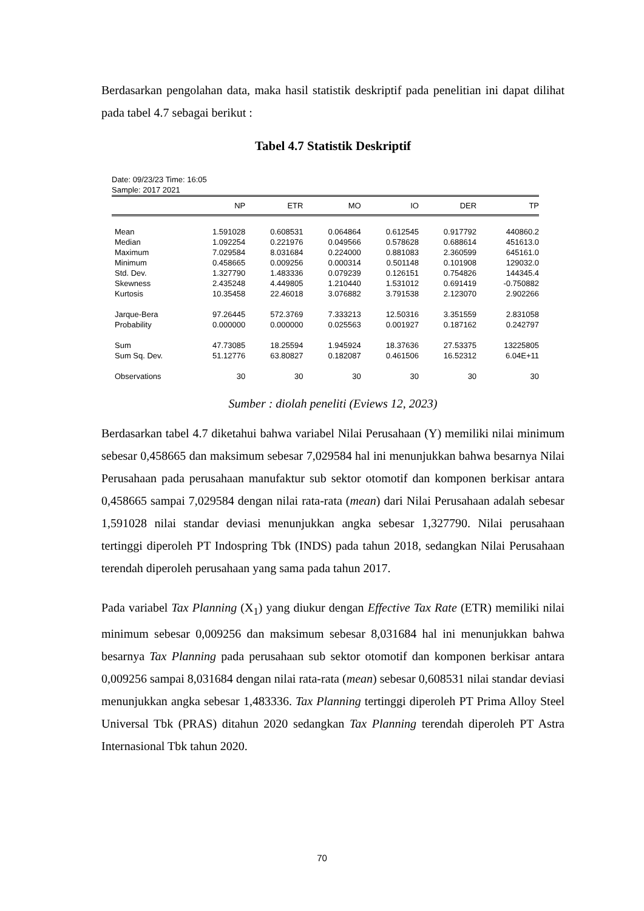Berdasarkan pengolahan data, maka hasil statistik deskriptif pada penelitian ini dapat dilihat pada tabel 4.7 sebagai berikut :
Tabel 4.7 Statistik Deskriptif
Date: 09/23/23 Time: 16:05
Sample: 2017 2021
| | NP | ETR | MO | IO | DER | TP |
| --- | --- | --- | --- | --- | --- | --- |
| Mean | 1.591028 | 0.608531 | 0.064864 | 0.612545 | 0.917792 | 440860.2 |
| Median | 1.092254 | 0.221976 | 0.049566 | 0.578628 | 0.688614 | 451613.0 |
| Maximum | 7.029584 | 8.031684 | 0.224000 | 0.881083 | 2.360599 | 645161.0 |
| Minimum | 0.458665 | 0.009256 | 0.000314 | 0.501148 | 0.101908 | 129032.0 |
| Std. Dev. | 1.327790 | 1.483336 | 0.079239 | 0.126151 | 0.754826 | 144345.4 |
| Skewness | 2.435248 | 4.449805 | 1.210440 | 1.531012 | 0.691419 | -0.750882 |
| Kurtosis | 10.35458 | 22.46018 | 3.076882 | 3.791538 | 2.123070 | 2.902266 |
| Jarque-Bera | 97.26445 | 572.3769 | 7.333213 | 12.50316 | 3.351559 | 2.831058 |
| Probability | 0.000000 | 0.000000 | 0.025563 | 0.001927 | 0.187162 | 0.242797 |
| Sum | 47.73085 | 18.25594 | 1.945924 | 18.37636 | 27.53375 | 13225805 |
| Sum Sq. Dev. | 51.12776 | 63.80827 | 0.182087 | 0.461506 | 16.52312 | 6.04E+11 |
| Observations | 30 | 30 | 30 | 30 | 30 | 30 |
Sumber : diolah peneliti (Eviews 12, 2023)
Berdasarkan tabel 4.7 diketahui bahwa variabel Nilai Perusahaan (Y) memiliki nilai minimum sebesar 0,458665 dan maksimum sebesar 7,029584 hal ini menunjukkan bahwa besarnya Nilai Perusahaan pada perusahaan manufaktur sub sektor otomotif dan komponen berkisar antara 0,458665 sampai 7,029584 dengan nilai rata-rata (mean) dari Nilai Perusahaan adalah sebesar 1,591028 nilai standar deviasi menunjukkan angka sebesar 1,327790. Nilai perusahaan tertinggi diperoleh PT Indospring Tbk (INDS) pada tahun 2018, sedangkan Nilai Perusahaan terendah diperoleh perusahaan yang sama pada tahun 2017.
Pada variabel Tax Planning (X<sub>1</sub>) yang diukur dengan Effective Tax Rate (ETR) memiliki nilai minimum sebesar 0,009256 dan maksimum sebesar 8,031684 hal ini menunjukkan bahwa besarnya Tax Planning pada perusahaan sub sektor otomotif dan komponen berkisar antara 0,009256 sampai 8,031684 dengan nilai rata-rata (mean) sebesar 0,608531 nilai standar deviasi menunjukkan angka sebesar 1,483336. Tax Planning tertinggi diperoleh PT Prima Alloy Steel Universal Tbk (PRAS) ditahun 2020 sedangkan Tax Planning terendah diperoleh PT Astra Internasional Tbk tahun 2020.
70